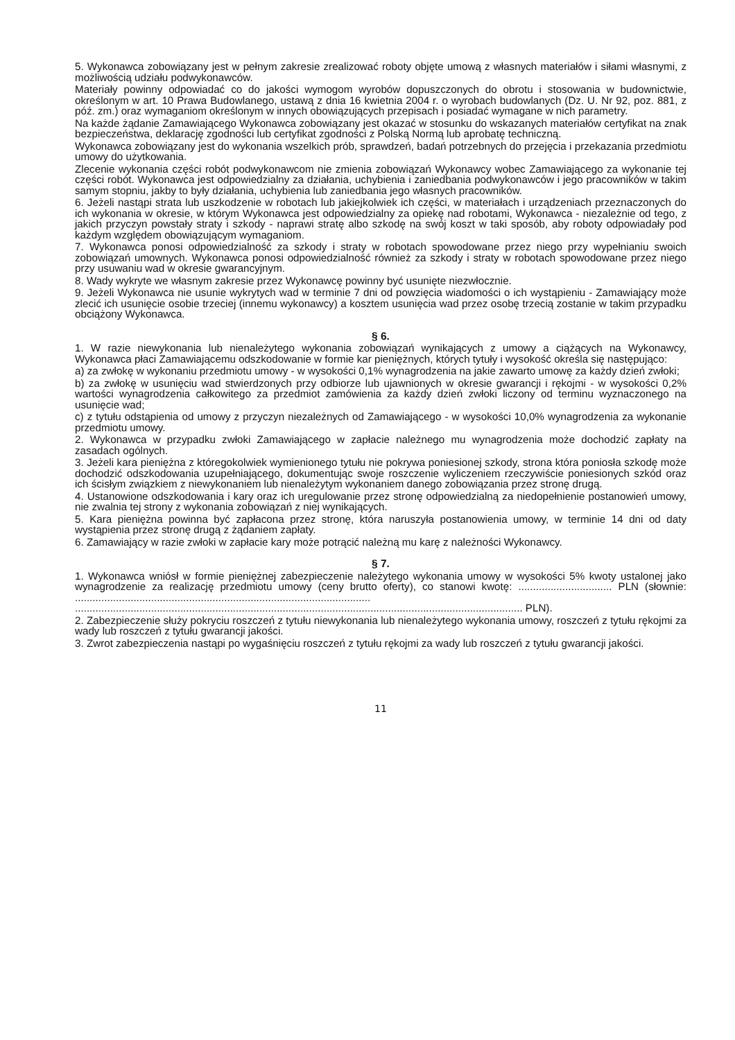5. Wykonawca zobowiązany jest w pełnym zakresie zrealizować roboty objęte umową z własnych materiałów i siłami własnymi, z możliwością udziału podwykonawców.
Materiały powinny odpowiadać co do jakości wymogom wyrobów dopuszczonych do obrotu i stosowania w budownictwie, określonym w art. 10 Prawa Budowlanego, ustawą z dnia 16 kwietnia 2004 r. o wyrobach budowlanych (Dz. U. Nr 92, poz. 881, z póź. zm.) oraz wymaganiom określonym w innych obowiązujących przepisach i posiadać wymagane w nich parametry.
Na każde żądanie Zamawiającego Wykonawca zobowiązany jest okazać w stosunku do wskazanych materiałów certyfikat na znak bezpieczeństwa, deklarację zgodności lub certyfikat zgodności z Polską Normą lub aprobatę techniczną.
Wykonawca zobowiązany jest do wykonania wszelkich prób, sprawdzeń, badań potrzebnych do przejęcia i przekazania przedmiotu umowy do użytkowania.
Zlecenie wykonania części robót podwykonawcom nie zmienia zobowiązań Wykonawcy wobec Zamawiającego za wykonanie tej części robót. Wykonawca jest odpowiedzialny za działania, uchybienia i zaniedbania podwykonawców i jego pracowników w takim samym stopniu, jakby to były działania, uchybienia lub zaniedbania jego własnych pracowników.
6. Jeżeli nastąpi strata lub uszkodzenie w robotach lub jakiejkolwiek ich części, w materiałach i urządzeniach przeznaczonych do ich wykonania w okresie, w którym Wykonawca jest odpowiedzialny za opiekę nad robotami, Wykonawca - niezależnie od tego, z jakich przyczyn powstały straty i szkody - naprawi stratę albo szkodę na swój koszt w taki sposób, aby roboty odpowiadały pod każdym względem obowiązującym wymaganiom.
7. Wykonawca ponosi odpowiedzialność za szkody i straty w robotach spowodowane przez niego przy wypełnianiu swoich zobowiązań umownych. Wykonawca ponosi odpowiedzialność również za szkody i straty w robotach spowodowane przez niego przy usuwaniu wad w okresie gwarancyjnym.
8. Wady wykryte we własnym zakresie przez Wykonawcę powinny być usunięte niezwłocznie.
9. Jeżeli Wykonawca nie usunie wykrytych wad w terminie 7 dni od powzięcia wiadomości o ich wystąpieniu - Zamawiający może zlecić ich usunięcie osobie trzeciej (innemu wykonawcy) a kosztem usunięcia wad przez osobę trzecią zostanie w takim przypadku obciążony Wykonawca.
§ 6.
1. W razie niewykonania lub nienależytego wykonania zobowiązań wynikających z umowy a ciążących na Wykonawcy, Wykonawca płaci Zamawiającemu odszkodowanie w formie kar pieniężnych, których tytuły i wysokość określa się następująco:
a) za zwłokę w wykonaniu przedmiotu umowy - w wysokości 0,1% wynagrodzenia na jakie zawarto umowę za każdy dzień zwłoki;
b) za zwłokę w usunięciu wad stwierdzonych przy odbiorze lub ujawnionych w okresie gwarancji i rękojmi - w wysokości 0,2% wartości wynagrodzenia całkowitego za przedmiot zamówienia za każdy dzień zwłoki liczony od terminu wyznaczonego na usunięcie wad;
c) z tytułu odstąpienia od umowy z przyczyn niezależnych od Zamawiającego - w wysokości 10,0% wynagrodzenia za wykonanie przedmiotu umowy.
2. Wykonawca w przypadku zwłoki Zamawiającego w zapłacie należnego mu wynagrodzenia może dochodzić zapłaty na zasadach ogólnych.
3. Jeżeli kara pieniężna z któregokolwiek wymienionego tytułu nie pokrywa poniesionej szkody, strona która poniosła szkodę może dochodzić odszkodowania uzupełniającego, dokumentując swoje roszczenie wyliczeniem rzeczywiście poniesionych szkód oraz ich ścisłym związkiem z niewykonaniem lub nienależytym wykonaniem danego zobowiązania przez stronę drugą.
4. Ustanowione odszkodowania i kary oraz ich uregulowanie przez stronę odpowiedzialną za niedopełnienie postanowień umowy, nie zwalnia tej strony z wykonania zobowiązań z niej wynikających.
5. Kara pieniężna powinna być zapłacona przez stronę, która naruszyła postanowienia umowy, w terminie 14 dni od daty wystąpienia przez stronę drugą z żądaniem zapłaty.
6. Zamawiający w razie zwłoki w zapłacie kary może potrącić należną mu karę z należności Wykonawcy.
§ 7.
1. Wykonawca wniósł w formie pieniężnej zabezpieczenie należytego wykonania umowy w wysokości 5% kwoty ustalonej jako wynagrodzenie za realizację przedmiotu umowy (ceny brutto oferty), co stanowi kwotę: ................................ PLN (słownie: ..................................................................................................... ......................................................................................................................................................... PLN).
2. Zabezpieczenie służy pokryciu roszczeń z tytułu niewykonania lub nienależytego wykonania umowy, roszczeń z tytułu rękojmi za wady lub roszczeń z tytułu gwarancji jakości.
3. Zwrot zabezpieczenia nastąpi po wygaśnięciu roszczeń z tytułu rękojmi za wady lub roszczeń z tytułu gwarancji jakości.
11